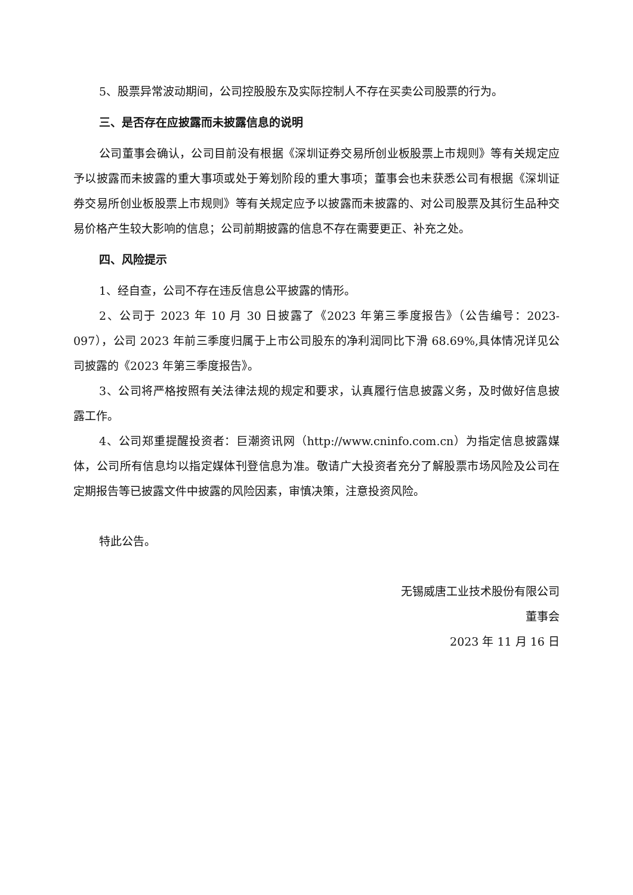5、股票异常波动期间，公司控股股东及实际控制人不存在买卖公司股票的行为。
三、是否存在应披露而未披露信息的说明
公司董事会确认，公司目前没有根据《深圳证券交易所创业板股票上市规则》等有关规定应予以披露而未披露的重大事项或处于筹划阶段的重大事项；董事会也未获悉公司有根据《深圳证券交易所创业板股票上市规则》等有关规定应予以披露而未披露的、对公司股票及其衍生品种交易价格产生较大影响的信息；公司前期披露的信息不存在需要更正、补充之处。
四、风险提示
1、经自查，公司不存在违反信息公平披露的情形。
2、公司于 2023 年 10 月 30 日披露了《2023 年第三季度报告》（公告编号：2023-097），公司 2023 年前三季度归属于上市公司股东的净利润同比下滑 68.69%,具体情况详见公司披露的《2023 年第三季度报告》。
3、公司将严格按照有关法律法规的规定和要求，认真履行信息披露义务，及时做好信息披露工作。
4、公司郑重提醒投资者：巨潮资讯网（http://www.cninfo.com.cn）为指定信息披露媒体，公司所有信息均以指定媒体刊登信息为准。敬请广大投资者充分了解股票市场风险及公司在定期报告等已披露文件中披露的风险因素，审慎决策，注意投资风险。
特此公告。
无锡威唐工业技术股份有限公司
董事会
2023 年 11 月 16 日